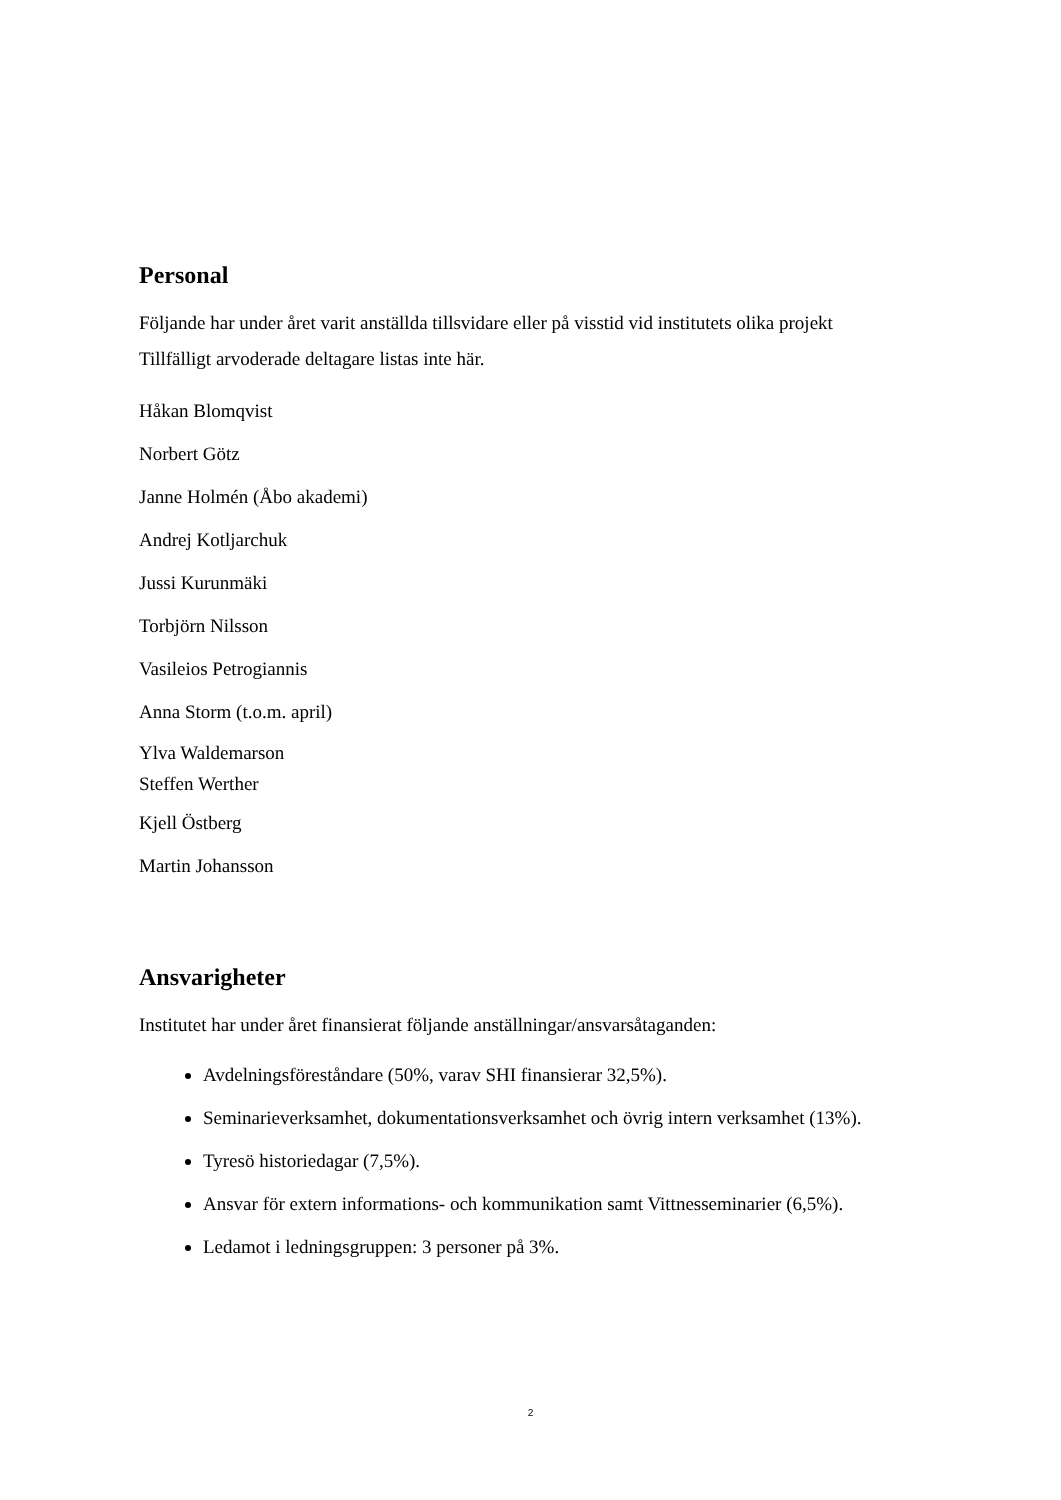Personal
Följande har under året varit anställda tillsvidare eller på visstid vid institutets olika projekt
Tillfälligt arvoderade deltagare listas inte här.
Håkan Blomqvist
Norbert Götz
Janne Holmén (Åbo akademi)
Andrej Kotljarchuk
Jussi Kurunmäki
Torbjörn Nilsson
Vasileios Petrogiannis
Anna Storm (t.o.m. april)
Ylva Waldemarson
Steffen Werther
Kjell Östberg
Martin Johansson
Ansvarigheter
Institutet har under året finansierat följande anställningar/ansvarsåtaganden:
Avdelningsföreståndare (50%, varav SHI finansierar 32,5%).
Seminarieverksamhet, dokumentationsverksamhet och övrig intern verksamhet (13%).
Tyresö historiedagar (7,5%).
Ansvar för extern informations- och kommunikation samt Vittnesseminarier (6,5%).
Ledamot i ledningsgruppen: 3 personer på 3%.
2